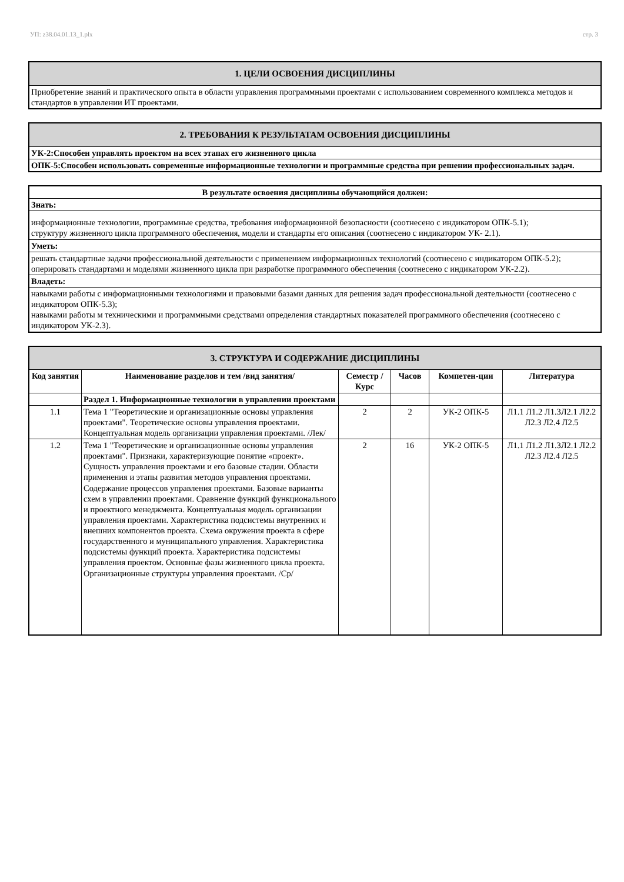УП: z38.04.01.13_1.plx стр. 3
| 1. ЦЕЛИ ОСВОЕНИЯ ДИСЦИПЛИНЫ |
| Приобретение знаний и практического опыта в области управления программными проектами с использованием современного комплекса методов и стандартов в управлении ИТ проектами. |
| 2. ТРЕБОВАНИЯ К РЕЗУЛЬТАТАМ ОСВОЕНИЯ ДИСЦИПЛИНЫ |
| УК-2:Способен управлять проектом на всех этапах его жизненного цикла |
| ОПК-5:Способен использовать современные информационные технологии и программные средства при решении профессиональных задач. |
| В результате освоения дисциплины обучающийся должен: |
| Знать: |
| информационные технологии, программные средства, требования информационной безопасности (соотнесено с индикатором ОПК-5.1); структуру жизненного цикла программного обеспечения, модели и стандарты его описания (соотнесено с индикатором УК- 2.1). |
| Уметь: |
| решать стандартные задачи профессиональной деятельности с применением информационных технологий (соотнесено с индикатором ОПК-5.2); оперировать стандартами и моделями жизненного цикла при разработке программного обеспечения (соотнесено с индикатором УК-2.2). |
| Владеть: |
| навыками работы с информационными технологиями и правовыми базами данных для решения задач профессиональной деятельности (соотнесено с индикатором ОПК-5.3); навыками работы м техническими и программными средствами определения стандартных показателей программного обеспечения (соотнесено с индикатором УК-2.3). |
| 3. СТРУКТУРА И СОДЕРЖАНИЕ ДИСЦИПЛИНЫ | | | | | |
| Код занятия | Наименование разделов и тем /вид занятия/ | Семестр / Курс | Часов | Компетен-ции | Литература |
| | Раздел 1. Информационные технологии в управлении проектами | | | | |
| 1.1 | Тема 1 "Теоретические и организационные основы управления проектами". Теоретические основы управления проектами. Концептуальная модель организации управления проектами. /Лек/ | 2 | 2 | УК-2 ОПК-5 | Л1.1 Л1.2 Л1.3Л2.1 Л2.2 Л2.3 Л2.4 Л2.5 |
| 1.2 | Тема 1 "Теоретические и организационные основы управления проектами". Признаки, характеризующие понятие «проект». Сущность управления проектами и его базовые стадии. Области применения и этапы развития методов управления проектами. Содержание процессов управления проектами. Базовые варианты схем в управлении проектами. Сравнение функций функционального и проектного менеджмента. Концептуальная модель организации управления проектами. Характеристика подсистемы внутренних и внешних компонентов проекта. Схема окружения проекта в сфере государственного и муниципального управления. Характеристика подсистемы функций проекта. Характеристика подсистемы управления проектом. Основные фазы жизненного цикла проекта. Организационные структуры управления проектами. /Ср/ | 2 | 16 | УК-2 ОПК-5 | Л1.1 Л1.2 Л1.3Л2.1 Л2.2 Л2.3 Л2.4 Л2.5 |